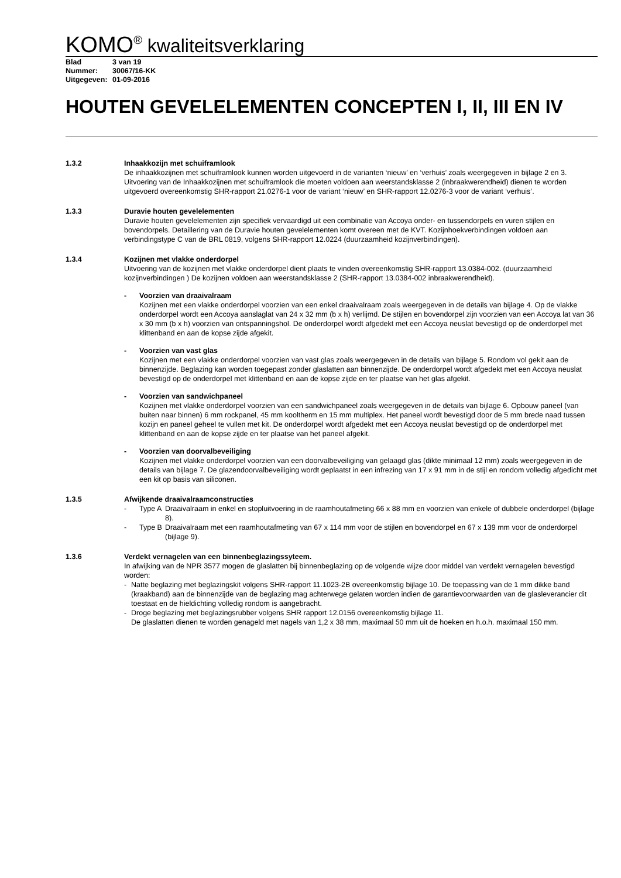KOMO<sup>®</sup> kwaliteitsverklaring
Blad 3 van 19
Nummer: 30067/16-KK
Uitgegeven: 01-09-2016
HOUTEN GEVELELEMENTEN CONCEPTEN I, II, III EN IV
1.3.2 Inhaakkozijn met schuiframlook
De inhaakkozijnen met schuiframlook kunnen worden uitgevoerd in de varianten ‘nieuw’ en ‘verhuis’ zoals weergegeven in bijlage 2 en 3. Uitvoering van de Inhaakkozijnen met schuiframlook die moeten voldoen aan weerstandsklasse 2 (inbraakwerendheid) dienen te worden uitgevoerd overeenkomstig SHR-rapport 21.0276-1 voor de variant ‘nieuw’ en SHR-rapport 12.0276-3 voor de variant ‘verhuis’.
1.3.3 Duravie houten gevelelementen
Duravie houten gevelelementen zijn specifiek vervaardigd uit een combinatie van Accoya onder- en tussendorpels en vuren stijlen en bovendorpels. Detaillering van de Duravie houten gevelelementen komt overeen met de KVT. Kozijnhoekverbindingen voldoen aan verbindingstype C van de BRL 0819, volgens SHR-rapport 12.0224 (duurzaamheid kozijnverbindingen).
1.3.4 Kozijnen met vlakke onderdorpel
Uitvoering van de kozijnen met vlakke onderdorpel dient plaats te vinden overeenkomstig SHR-rapport 13.0384-002. (duurzaamheid kozijnverbindingen ) De kozijnen voldoen aan weerstandsklasse 2 (SHR-rapport 13.0384-002 inbraakwerendheid).
- Voorzien van draaivalraam
Kozijnen met een vlakke onderdorpel voorzien van een enkel draaivalraam zoals weergegeven in de details van bijlage 4. Op de vlakke onderdorpel wordt een Accoya aanslaglat van 24 x 32 mm (b x h) verlijmd. De stijlen en bovendorpel zijn voorzien van een Accoya lat van 36 x 30 mm (b x h) voorzien van ontspanningshol. De onderdorpel wordt afgedekt met een Accoya neuslat bevestigd op de onderdorpel met klittenband en aan de kopse zijde afgekit.
- Voorzien van vast glas
Kozijnen met een vlakke onderdorpel voorzien van vast glas zoals weergegeven in de details van bijlage 5. Rondom vol gekit aan de binnenzijde. Beglazing kan worden toegepast zonder glaslatten aan binnenzijde. De onderdorpel wordt afgedekt met een Accoya neuslat bevestigd op de onderdorpel met klittenband en aan de kopse zijde en ter plaatse van het glas afgekit.
- Voorzien van sandwichpaneel
Kozijnen met vlakke onderdorpel voorzien van een sandwichpaneel zoals weergegeven in de details van bijlage 6. Opbouw paneel (van buiten naar binnen) 6 mm rockpanel, 45 mm kooltherm en 15 mm multiplex. Het paneel wordt bevestigd door de 5 mm brede naad tussen kozijn en paneel geheel te vullen met kit. De onderdorpel wordt afgedekt met een Accoya neuslat bevestigd op de onderdorpel met klittenband en aan de kopse zijde en ter plaatse van het paneel afgekit.
- Voorzien van doorvalbeveiliging
Kozijnen met vlakke onderdorpel voorzien van een doorvalbeveiliging van gelaagd glas (dikte minimaal 12 mm) zoals weergegeven in de details van bijlage 7. De glazendoorvalbeveiliging wordt geplaatst in een infrezing van 17 x 91 mm in de stijl en rondom volledig afgedicht met een kit op basis van siliconen.
1.3.5 Afwijkende draaivalraamconstructies
- Type A
Draaivalraam in enkel en stopluitvoering in de raamhoutafmeting 66 x 88 mm en voorzien van enkele of dubbele onderdorpel (bijlage 8).
- Type B
Draaivalraam met een raamhoutafmeting van 67 x 114 mm voor de stijlen en bovendorpel en 67 x 139 mm voor de onderdorpel (bijlage 9).
1.3.6 Verdekt vernagelen van een binnenbeglazingssyteem.
In afwijking van de NPR 3577 mogen de glaslatten bij binnenbeglazing op de volgende wijze door middel van verdekt vernagelen bevestigd worden:
- Natte beglazing met beglazingskit volgens SHR-rapport 11.1023-2B overeenkomstig bijlage 10. De toepassing van de 1 mm dikke band (kraakband) aan de binnenzijde van de beglazing mag achterwege gelaten worden indien de garantievoorwaarden van de glasleverancier dit toestaat en de hieldichting volledig rondom is aangebracht.
- Droge beglazing met beglazingsrubber volgens SHR rapport 12.0156 overeenkomstig bijlage 11.
De glaslatten dienen te worden genageld met nagels van 1,2 x 38 mm, maximaal 50 mm uit de hoeken en h.o.h. maximaal 150 mm.